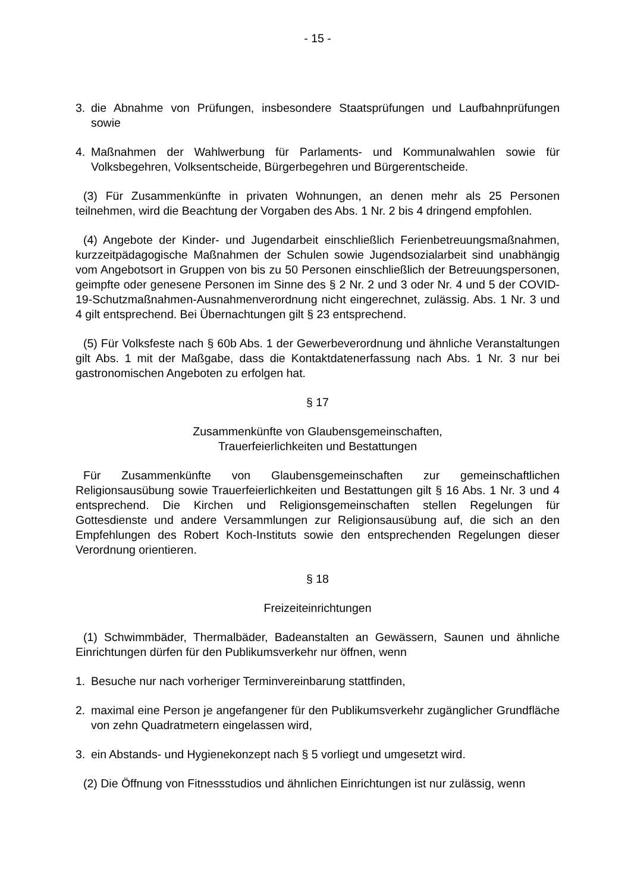- 15 -
3. die Abnahme von Prüfungen, insbesondere Staatsprüfungen und Laufbahnprüfungen sowie
4. Maßnahmen der Wahlwerbung für Parlaments- und Kommunalwahlen sowie für Volksbegehren, Volksentscheide, Bürgerbegehren und Bürgerentscheide.
(3) Für Zusammenkünfte in privaten Wohnungen, an denen mehr als 25 Personen teilnehmen, wird die Beachtung der Vorgaben des Abs. 1 Nr. 2 bis 4 dringend empfohlen.
(4) Angebote der Kinder- und Jugendarbeit einschließlich Ferienbetreuungsmaßnahmen, kurzzeitpädagogische Maßnahmen der Schulen sowie Jugendsozialarbeit sind unabhängig vom Angebotsort in Gruppen von bis zu 50 Personen einschließlich der Betreuungspersonen, geimpfte oder genesene Personen im Sinne des § 2 Nr. 2 und 3 oder Nr. 4 und 5 der COVID-19-Schutzmaßnahmen-Ausnahmenverordnung nicht eingerechnet, zulässig. Abs. 1 Nr. 3 und 4 gilt entsprechend. Bei Übernachtungen gilt § 23 entsprechend.
(5) Für Volksfeste nach § 60b Abs. 1 der Gewerbeverordnung und ähnliche Veranstaltungen gilt Abs. 1 mit der Maßgabe, dass die Kontaktdatenerfassung nach Abs. 1 Nr. 3 nur bei gastronomischen Angeboten zu erfolgen hat.
§ 17
Zusammenkünfte von Glaubensgemeinschaften,
Trauerfeierlichkeiten und Bestattungen
Für Zusammenkünfte von Glaubensgemeinschaften zur gemeinschaftlichen Religionsausübung sowie Trauerfeierlichkeiten und Bestattungen gilt § 16 Abs. 1 Nr. 3 und 4 entsprechend. Die Kirchen und Religionsgemeinschaften stellen Regelungen für Gottesdienste und andere Versammlungen zur Religionsausübung auf, die sich an den Empfehlungen des Robert Koch-Instituts sowie den entsprechenden Regelungen dieser Verordnung orientieren.
§ 18
Freizeiteinrichtungen
(1) Schwimmbäder, Thermalbäder, Badeanstalten an Gewässern, Saunen und ähnliche Einrichtungen dürfen für den Publikumsverkehr nur öffnen, wenn
1. Besuche nur nach vorheriger Terminvereinbarung stattfinden,
2. maximal eine Person je angefangener für den Publikumsverkehr zugänglicher Grundfläche von zehn Quadratmetern eingelassen wird,
3. ein Abstands- und Hygienekonzept nach § 5 vorliegt und umgesetzt wird.
(2) Die Öffnung von Fitnessstudios und ähnlichen Einrichtungen ist nur zulässig, wenn